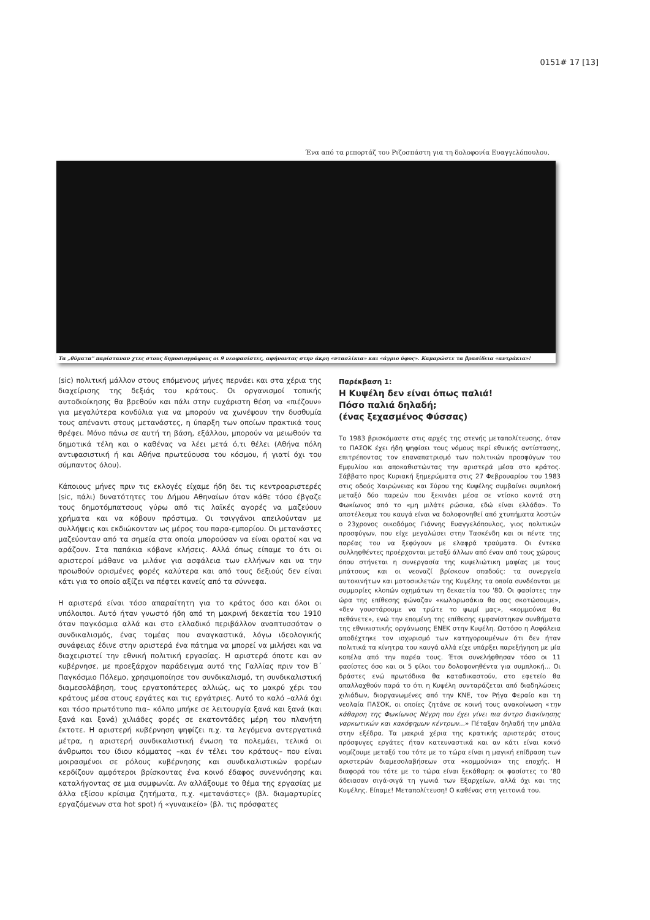0151# 17 [13]
Ένα από τα ρεπορτάζ του Ριζοσπάστη για τη δολοφονία Ευαγγελόπουλου.
Τα „θύματα" παρίσταναν χτες στους δημοσιογράφους οι 9 νεοφασίστες, αφήνοντας στην άκρη «ντασλίκια» και «άγριο ύφος». Καμαρώστε τα βρασίδεια «αντράκια»!
(sic) πολιτική μάλλον στους επόμενους μήνες περνάει και στα χέρια της διαχείρισης της δεξιάς του κράτους. Οι οργανισμοί τοπικής αυτοδιοίκησης θα βρεθούν και πάλι στην ευχάριστη θέση να «πιέζουν» για μεγαλύτερα κονδύλια για να μπορούν να χωνέψουν την δυσθυμία τους απέναντι στους μετανάστες, η ύπαρξη των οποίων πρακτικά τους θρέφει. Μόνο πάνω σε αυτή τη βάση, εξάλλου, μπορούν να μειωθούν τα δημοτικά τέλη και ο καθένας να λέει μετά ό,τι θέλει (Αθήνα πόλη αντιφασιστική ή και Αθήνα πρωτεύουσα του κόσμου, ή γιατί όχι του σύμπαντος όλου).
Κάποιους μήνες πριν τις εκλογές είχαμε ήδη δει τις κεντροαριστερές (sic, πάλι) δυνατότητες του Δήμου Αθηναίων όταν κάθε τόσο έβγαζε τους δημοτόμπατσους γύρω από τις λαϊκές αγορές να μαζεύουν χρήματα και να κόβουν πρόστιμα. Οι τσιγγάνοι απειλούνταν με συλλήψεις και εκδιώκονταν ως μέρος του παρα-εμπορίου. Οι μετανάστες μαζεύονταν από τα σημεία στα οποία μπορούσαν να είναι ορατοί και να αράζουν. Στα παπάκια κόβανε κλήσεις. Αλλά όπως είπαμε το ότι οι αριστεροί μάθανε να μιλάνε για ασφάλεια των ελλήνων και να την προωθούν ορισμένες φορές καλύτερα και από τους δεξιούς δεν είναι κάτι για το οποίο αξίζει να πέφτει κανείς από τα σύννεφα.
Η αριστερά είναι τόσο απαραίτητη για το κράτος όσο και όλοι οι υπόλοιποι. Αυτό ήταν γνωστό ήδη από τη μακρινή δεκαετία του 1910 όταν παγκόσμια αλλά και στο ελλαδικό περιβάλλον αναπτυσσόταν ο συνδικαλισμός, ένας τομέας που αναγκαστικά, λόγω ιδεολογικής συνάφειας έδινε στην αριστερά ένα πάτημα να μπορεί να μιλήσει και να διαχειριστεί την εθνική πολιτική εργασίας. Η αριστερά όποτε και αν κυβέρνησε, με προεξάρχον παράδειγμα αυτό της Γαλλίας πριν τον Β΄ Παγκόσμιο Πόλεμο, χρησιμοποίησε τον συνδικαλισμό, τη συνδικαλιστική διαμεσολάβηση, τους εργατοπάτερες αλλιώς, ως το μακρύ χέρι του κράτους μέσα στους εργάτες και τις εργάτριες. Αυτό το καλό –αλλά όχι και τόσο πρωτότυπο πια– κόλπο μπήκε σε λειτουργία ξανά και ξανά (και ξανά και ξανά) χιλιάδες φορές σε εκατοντάδες μέρη του πλανήτη έκτοτε. Η αριστερή κυβέρνηση ψηφίζει π.χ. τα λεγόμενα αντεργατικά μέτρα, η αριστερή συνδικαλιστική ένωση τα πολεμάει, τελικά οι άνθρωποι του ίδιου κόμματος –και έν τέλει του κράτους– που είναι μοιρασμένοι σε ρόλους κυβέρνησης και συνδικαλιστικών φορέων κερδίζουν αμφότεροι βρίσκοντας ένα κοινό έδαφος συνεννόησης και καταλήγοντας σε μια συμφωνία. Αν αλλάξουμε το θέμα της εργασίας με άλλα εξίσου κρίσιμα ζητήματα, π.χ. «μετανάστες» (βλ. διαμαρτυρίες εργαζόμενων στα hot spot) ή «γυναικείο» (βλ. τις πρόσφατες
Παρέκβαση 1:
Η Κυψέλη δεν είναι όπως παλιά!
Πόσο παλιά δηλαδή;
(ένας ξεχασμένος Φύσσας)
Το 1983 βρισκόμαστε στις αρχές της στενής μεταπολίτευσης, όταν το ΠΑΣΟΚ έχει ήδη ψηφίσει τους νόμους περί εθνικής αντίστασης, επιτρέποντας τον επαναπατρισμό των πολιτικών προσφύγων του Εμφυλίου και αποκαθιστώντας την αριστερά μέσα στο κράτος. Σάββατο προς Κυριακή ξημερώματα στις 27 Φεβρουαρίου του 1983 στις οδούς Χαιρώνειας και Σύρου της Κυψέλης συμβαίνει συμπλοκή μεταξύ δύο παρεών που ξεκινάει μέσα σε ντίσκο κοντά στη Φωκίωνος από το «μη μιλάτε ρώσικα, εδώ είναι ελλάδα». Το αποτέλεσμα του καυγά είναι να δολοφονηθεί από χτυπήματα λοστών ο 23χρονος οικοδόμος Γιάννης Ευαγγελόπουλος, γιος πολιτικών προσφύγων, που είχε μεγαλώσει στην Τασκένδη και οι πέντε της παρέας του να ξεφύγουν με ελαφρά τραύματα. Οι έντεκα συλληφθέντες προέρχονται μεταξύ άλλων από έναν από τους χώρους όπου στήνεται η συνεργασία της κυψελιώτικη μαφίας με τους μπάτσους και οι νεοναζί βρίσκουν οπαδούς: τα συνεργεία αυτοκινήτων και μοτοσικλετών της Κυψέλης τα οποία συνδέονται με συμμορίες κλοπών οχημάτων τη δεκαετία του '80. Οι φασίστες την ώρα της επίθεσης φώναζαν «κωλορωσάκια θα σας σκοτώσουμε», «δεν γουστάρουμε να τρώτε το ψωμί μας», «κομμούνια θα πεθάνετε», ενώ την επομένη της επίθεσης εμφανίστηκαν συνθήματα της εθνικιστικής οργάνωσης ΕΝΕΚ στην Κυψέλη. Ωστόσο η Ασφάλεια αποδέχτηκε τον ισχυρισμό των κατηγορουμένων ότι δεν ήταν πολιτικά τα κίνητρα του καυγά αλλά είχε υπάρξει παρεξήγηση με μία κοπέλα από την παρέα τους. Έτσι συνελήφθησαν τόσο οι 11 φασίστες όσο και οι 5 φίλοι του δολοφονηθέντα για συμπλοκή... Οι δράστες ενώ πρωτόδικα θα καταδικαστούν, στο εφετείο θα απαλλαχθούν παρά το ότι η Κυψέλη συνταράζεται από διαδηλώσεις χιλιάδων, διοργανωμένες από την ΚΝΕ, τον Ρήγα Φεραίο και τη νεολαία ΠΑΣΟΚ, οι οποίες ζητάνε σε κοινή τους ανακοίνωση «την κάθαρση της Φωκίωνος Νέγρη που έχει γίνει πια άντρο διακίνησης ναρκωτικών και κακόφημων κέντρων...» Πέταξαν δηλαδή την μπάλα στην εξέδρα. Τα μακριά χέρια της κρατικής αριστεράς στους πρόσφυγες εργάτες ήταν κατευναστικά και αν κάτι είναι κοινό νομίζουμε μεταξύ του τότε με το τώρα είναι η μαγική επίδραση των αριστερών διαμεσολαβήσεων στα «κομμούνια» της εποχής. Η διαφορά του τότε με το τώρα είναι ξεκάθαρη: οι φασίστες το '80 άδειασαν σιγά-σιγά τη γωνιά των Εξαρχείων, αλλά όχι και της Κυψέλης. Είπαμε! Μεταπολίτευση! Ο καθένας στη γειτονιά του.